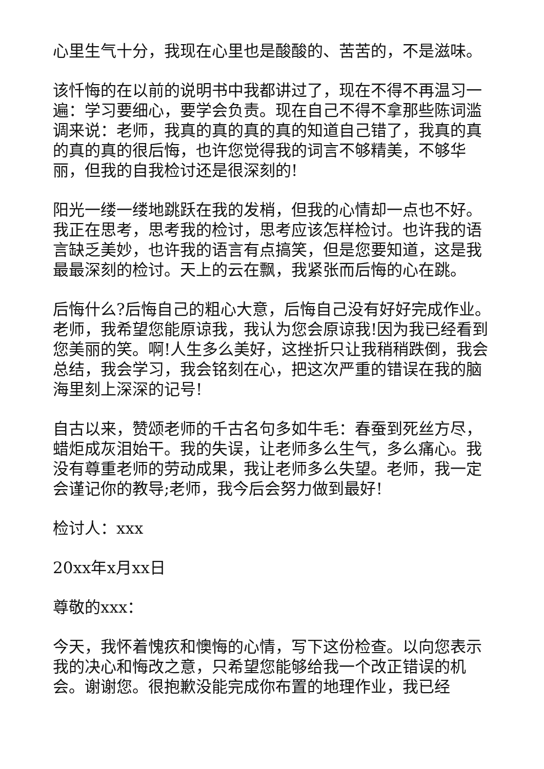心里生气十分，我现在心里也是酸酸的、苦苦的，不是滋味。
该忏悔的在以前的说明书中我都讲过了，现在不得不再温习一遍：学习要细心，要学会负责。现在自己不得不拿那些陈词滥调来说：老师，我真的真的真的真的知道自己错了，我真的真的真的真的很后悔，也许您觉得我的词言不够精美，不够华丽，但我的自我检讨还是很深刻的!
阳光一缕一缕地跳跃在我的发梢，但我的心情却一点也不好。我正在思考，思考我的检讨，思考应该怎样检讨。也许我的语言缺乏美妙，也许我的语言有点搞笑，但是您要知道，这是我最最深刻的检讨。天上的云在飘，我紧张而后悔的心在跳。
后悔什么?后悔自己的粗心大意，后悔自己没有好好完成作业。老师，我希望您能原谅我，我认为您会原谅我!因为我已经看到您美丽的笑。啊!人生多么美好，这挫折只让我稍稍跌倒，我会总结，我会学习，我会铭刻在心，把这次严重的错误在我的脑海里刻上深深的记号!
自古以来，赞颂老师的千古名句多如牛毛：春蚕到死丝方尽，蜡炬成灰泪始干。我的失误，让老师多么生气，多么痛心。我没有尊重老师的劳动成果，我让老师多么失望。老师，我一定会谨记你的教导;老师，我今后会努力做到最好!
检讨人：xxx
20xx年x月xx日
尊敬的xxx：
今天，我怀着愧疚和懊悔的心情，写下这份检查。以向您表示我的决心和悔改之意，只希望您能够给我一个改正错误的机会。谢谢您。很抱歉没能完成你布置的地理作业，我已经